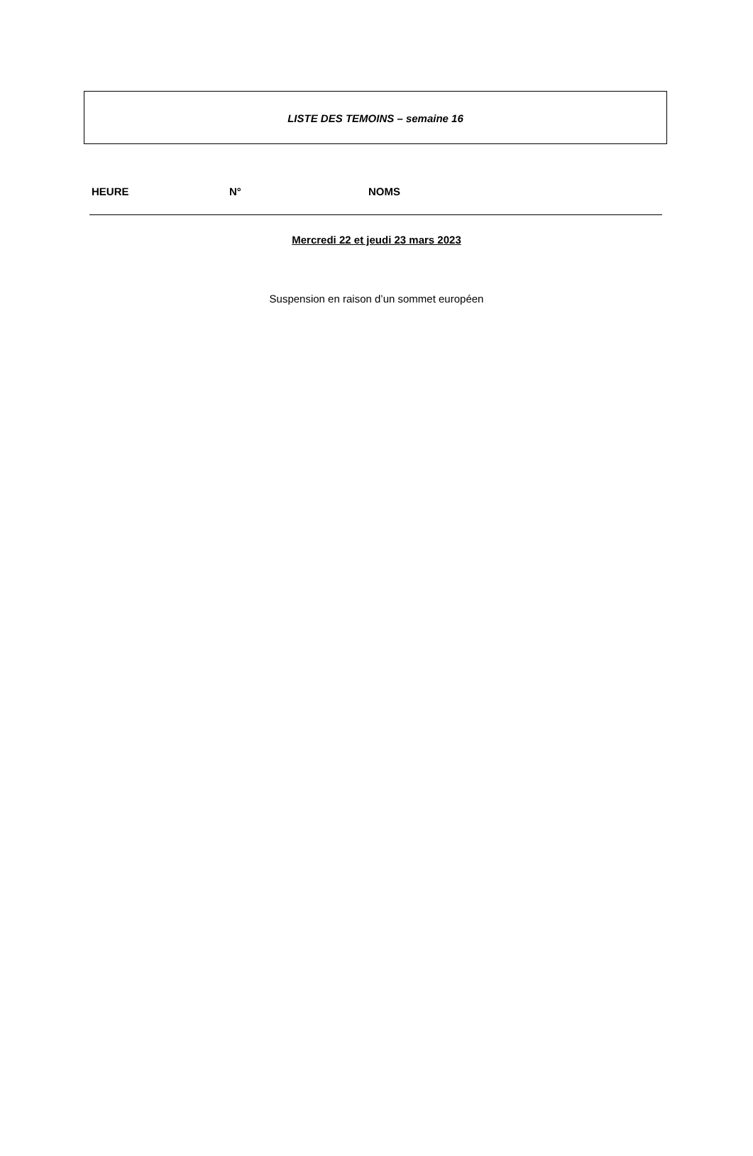LISTE DES TEMOINS – semaine 16
| HEURE | N° | NOMS |
| --- | --- | --- |
Mercredi 22 et jeudi 23 mars 2023
Suspension en raison d’un sommet européen